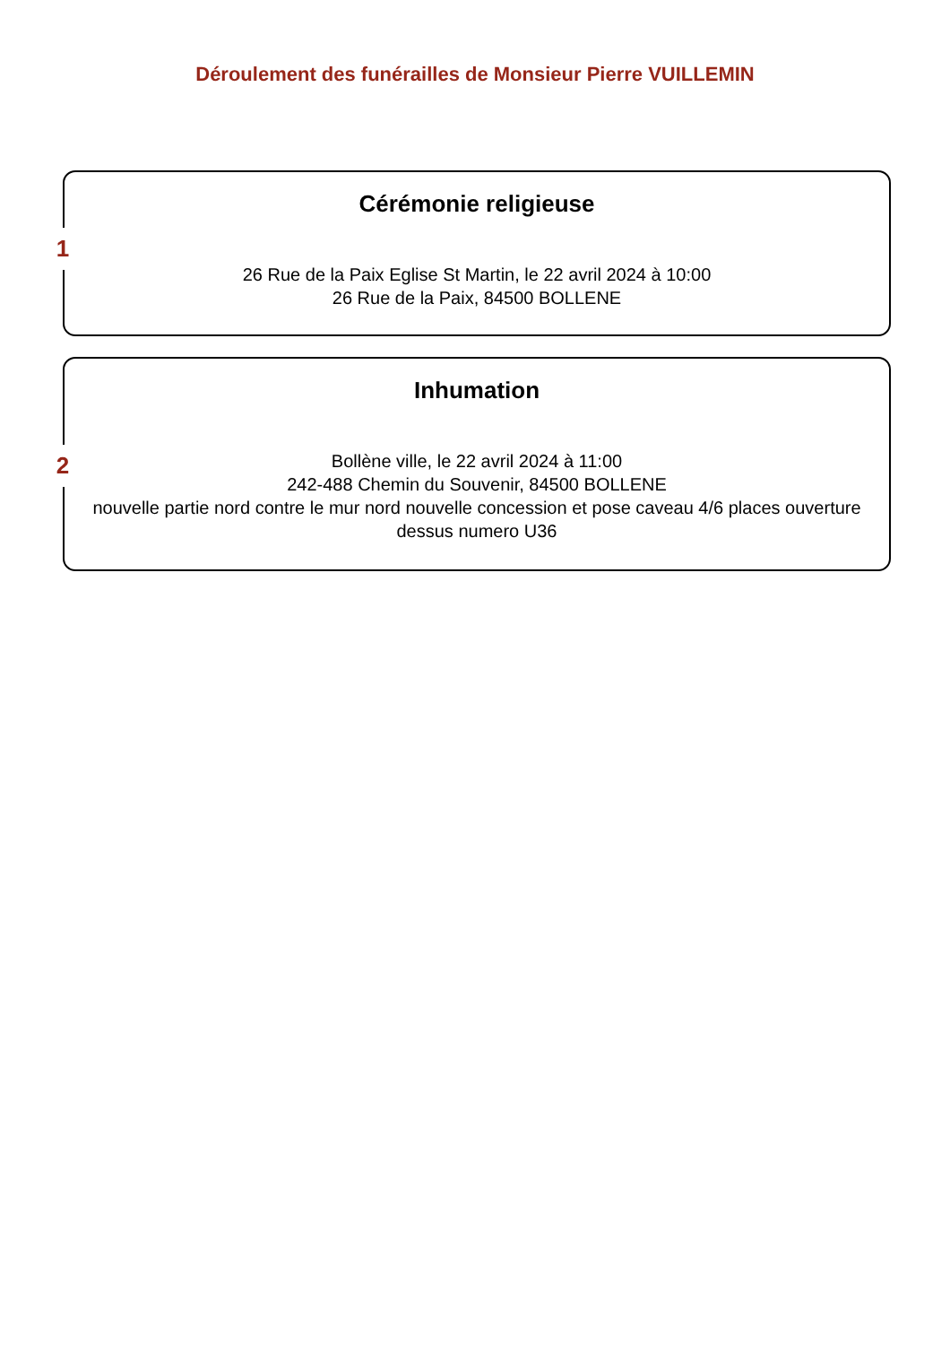Déroulement des funérailles de Monsieur Pierre VUILLEMIN
1
Cérémonie religieuse
26 Rue de la Paix Eglise St Martin, le 22 avril 2024 à 10:00
26 Rue de la Paix, 84500 BOLLENE
2
Inhumation
Bollène ville, le 22 avril 2024 à 11:00
242-488 Chemin du Souvenir, 84500 BOLLENE
nouvelle partie nord contre le mur nord nouvelle concession et pose caveau 4/6 places ouverture dessus numero U36